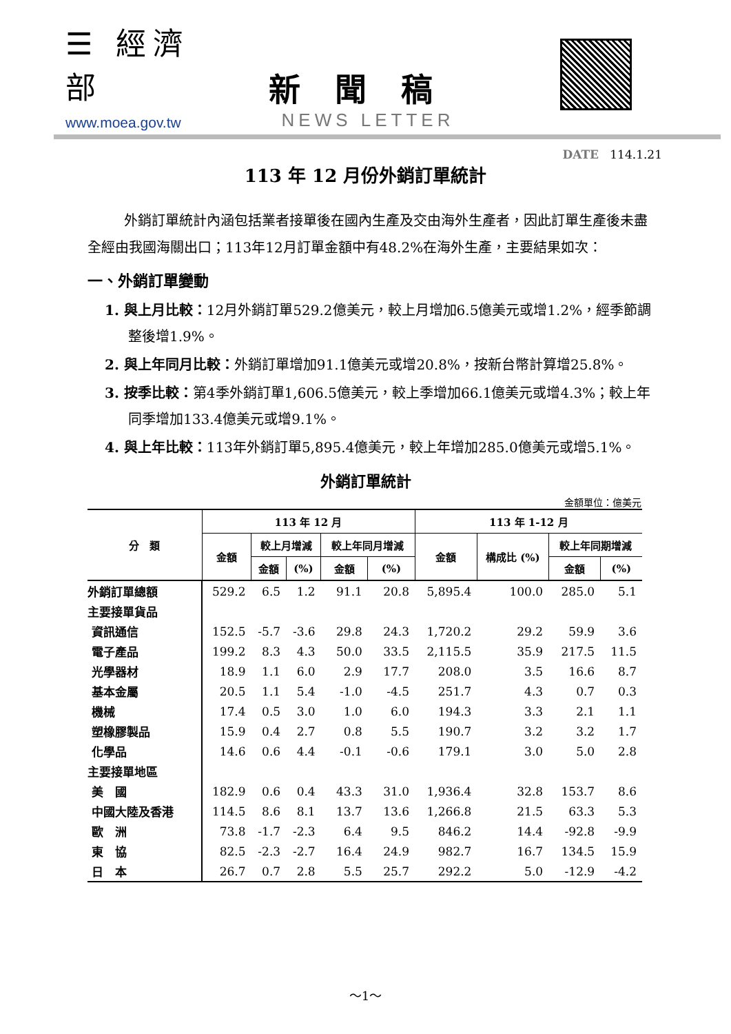☰ 經濟部
www.moea.gov.tw
新聞稿
NEWS LETTER
DATE 114.1.21
113 年 12 月份外銷訂單統計
外銷訂單統計內涵包括業者接單後在國內生產及交由海外生產者，因此訂單生產後未盡全經由我國海關出口；113年12月訂單金額中有48.2%在海外生產，主要結果如次：
一、外銷訂單變動
1. 與上月比較：12月外銷訂單529.2億美元，較上月增加6.5億美元或增1.2%，經季節調整後增1.9%。
2. 與上年同月比較：外銷訂單增加91.1億美元或增20.8%，按新台幣計算增25.8%。
3. 按季比較：第4季外銷訂單1,606.5億美元，較上季增加66.1億美元或增4.3%；較上年同季增加133.4億美元或增9.1%。
4. 與上年比較：113年外銷訂單5,895.4億美元，較上年增加285.0億美元或增5.1%。
外銷訂單統計
金額單位：億美元
| 分 類 | 113 年 12 月 | | | | | 113 年 1-12 月 | | | |
| --- | --- | --- | --- | --- | --- | --- | --- | --- | --- |
| | 金額 | 較上月增減 | | 較上年同月增減 | | 金額 | 構成比 (%) | 較上年同期增減 | |
| | | 金額 | (%) | 金額 | (%) | | | 金額 | (%) |
| 外銷訂單總額 | 529.2 | 6.5 | 1.2 | 91.1 | 20.8 | 5,895.4 | 100.0 | 285.0 | 5.1 |
| 主要接單貨品 | | | | | | | | | |
| 資訊通信 | 152.5 | -5.7 | -3.6 | 29.8 | 24.3 | 1,720.2 | 29.2 | 59.9 | 3.6 |
| 電子產品 | 199.2 | 8.3 | 4.3 | 50.0 | 33.5 | 2,115.5 | 35.9 | 217.5 | 11.5 |
| 光學器材 | 18.9 | 1.1 | 6.0 | 2.9 | 17.7 | 208.0 | 3.5 | 16.6 | 8.7 |
| 基本金屬 | 20.5 | 1.1 | 5.4 | -1.0 | -4.5 | 251.7 | 4.3 | 0.7 | 0.3 |
| 機械 | 17.4 | 0.5 | 3.0 | 1.0 | 6.0 | 194.3 | 3.3 | 2.1 | 1.1 |
| 塑橡膠製品 | 15.9 | 0.4 | 2.7 | 0.8 | 5.5 | 190.7 | 3.2 | 3.2 | 1.7 |
| 化學品 | 14.6 | 0.6 | 4.4 | -0.1 | -0.6 | 179.1 | 3.0 | 5.0 | 2.8 |
| 主要接單地區 | | | | | | | | | |
| 美 國 | 182.9 | 0.6 | 0.4 | 43.3 | 31.0 | 1,936.4 | 32.8 | 153.7 | 8.6 |
| 中國大陸及香港 | 114.5 | 8.6 | 8.1 | 13.7 | 13.6 | 1,266.8 | 21.5 | 63.3 | 5.3 |
| 歐 洲 | 73.8 | -1.7 | -2.3 | 6.4 | 9.5 | 846.2 | 14.4 | -92.8 | -9.9 |
| 東 協 | 82.5 | -2.3 | -2.7 | 16.4 | 24.9 | 982.7 | 16.7 | 134.5 | 15.9 |
| 日 本 | 26.7 | 0.7 | 2.8 | 5.5 | 25.7 | 292.2 | 5.0 | -12.9 | -4.2 |
～1～